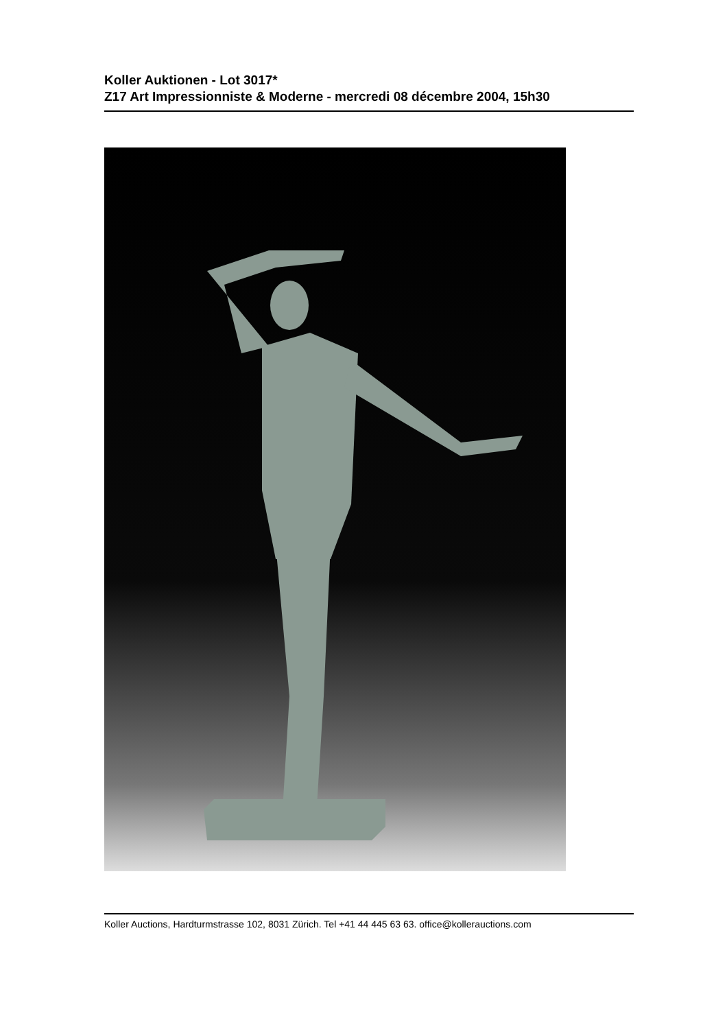Koller Auktionen - Lot 3017*
Z17 Art Impressionniste & Moderne - mercredi 08 décembre 2004, 15h30
Koller Auctions, Hardturmstrasse 102, 8031 Zürich. Tel +41 44 445 63 63. office@kollerauctions.com